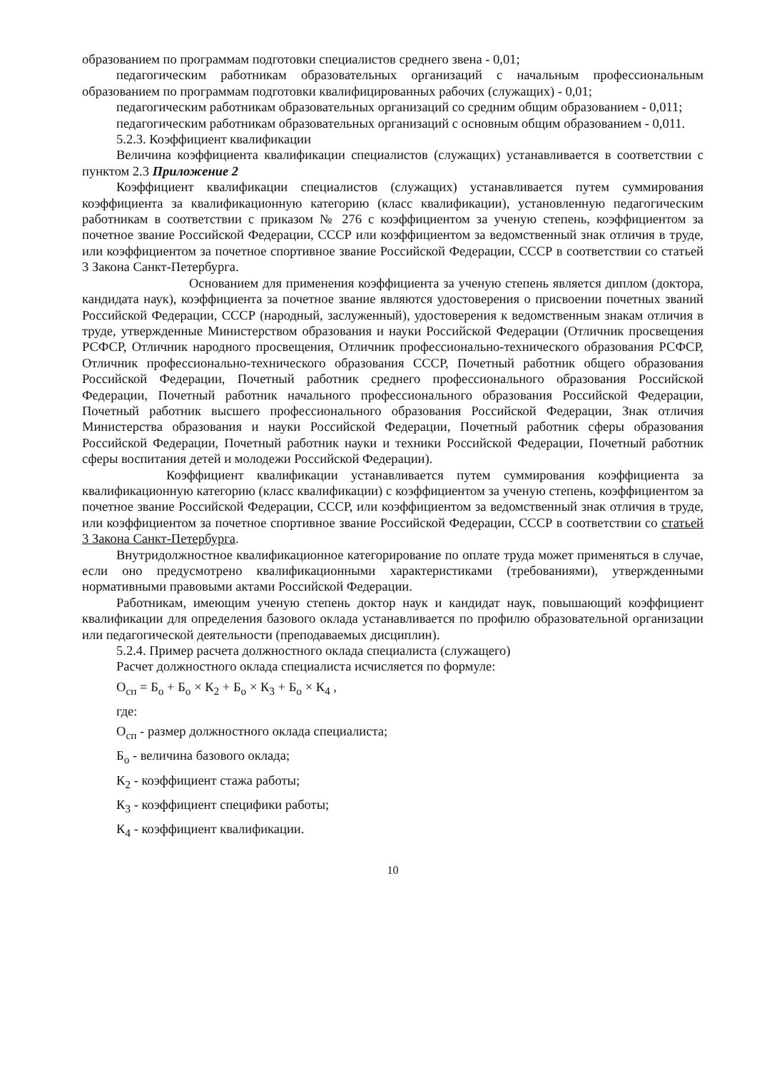образованием по программам подготовки специалистов среднего звена - 0,01;
педагогическим работникам образовательных организаций с начальным профессиональным образованием по программам подготовки квалифицированных рабочих (служащих) - 0,01;
педагогическим работникам образовательных организаций со средним общим образованием - 0,011;
педагогическим работникам образовательных организаций с основным общим образованием - 0,011.
5.2.3. Коэффициент квалификации
Величина коэффициента квалификации специалистов (служащих) устанавливается в соответствии с пунктом 2.3 Приложение 2
Коэффициент квалификации специалистов (служащих) устанавливается путем суммирования коэффициента за квалификационную категорию (класс квалификации), установленную педагогическим работникам в соответствии с приказом № 276 с коэффициентом за ученую степень, коэффициентом за почетное звание Российской Федерации, СССР или коэффициентом за ведомственный знак отличия в труде, или коэффициентом за почетное спортивное звание Российской Федерации, СССР в соответствии со статьей 3 Закона Санкт-Петербурга.
Основанием для применения коэффициента за ученую степень является диплом (доктора, кандидата наук), коэффициента за почетное звание являются удостоверения о присвоении почетных званий Российской Федерации, СССР (народный, заслуженный), удостоверения к ведомственным знакам отличия в труде, утвержденные Министерством образования и науки Российской Федерации (Отличник просвещения РСФСР, Отличник народного просвещения, Отличник профессионально-технического образования РСФСР, Отличник профессионально-технического образования СССР, Почетный работник общего образования Российской Федерации, Почетный работник среднего профессионального образования Российской Федерации, Почетный работник начального профессионального образования Российской Федерации, Почетный работник высшего профессионального образования Российской Федерации, Знак отличия Министерства образования и науки Российской Федерации, Почетный работник сферы образования Российской Федерации, Почетный работник науки и техники Российской Федерации, Почетный работник сферы воспитания детей и молодежи Российской Федерации).
Коэффициент квалификации устанавливается путем суммирования коэффициента за квалификационную категорию (класс квалификации) с коэффициентом за ученую степень, коэффициентом за почетное звание Российской Федерации, СССР, или коэффициентом за ведомственный знак отличия в труде, или коэффициентом за почетное спортивное звание Российской Федерации, СССР в соответствии со статьей 3 Закона Санкт-Петербурга.
Внутридолжностное квалификационное категорирование по оплате труда может применяться в случае, если оно предусмотрено квалификационными характеристиками (требованиями), утвержденными нормативными правовыми актами Российской Федерации.
Работникам, имеющим ученую степень доктор наук и кандидат наук, повышающий коэффициент квалификации для определения базового оклада устанавливается по профилю образовательной организации или педагогической деятельности (преподаваемых дисциплин).
5.2.4. Пример расчета должностного оклада специалиста (служащего)
Расчет должностного оклада специалиста исчисляется по формуле:
О<sub>сп</sub> = Б<sub>о</sub> + Б<sub>о</sub> × К<sub>2</sub> + Б<sub>о</sub> × К<sub>3</sub> + Б<sub>о</sub> × К<sub>4</sub> ,
где:
О<sub>сп</sub> - размер должностного оклада специалиста;
Б<sub>о</sub> - величина базового оклада;
К<sub>2</sub> - коэффициент стажа работы;
К<sub>3</sub> - коэффициент специфики работы;
К<sub>4</sub> - коэффициент квалификации.
10